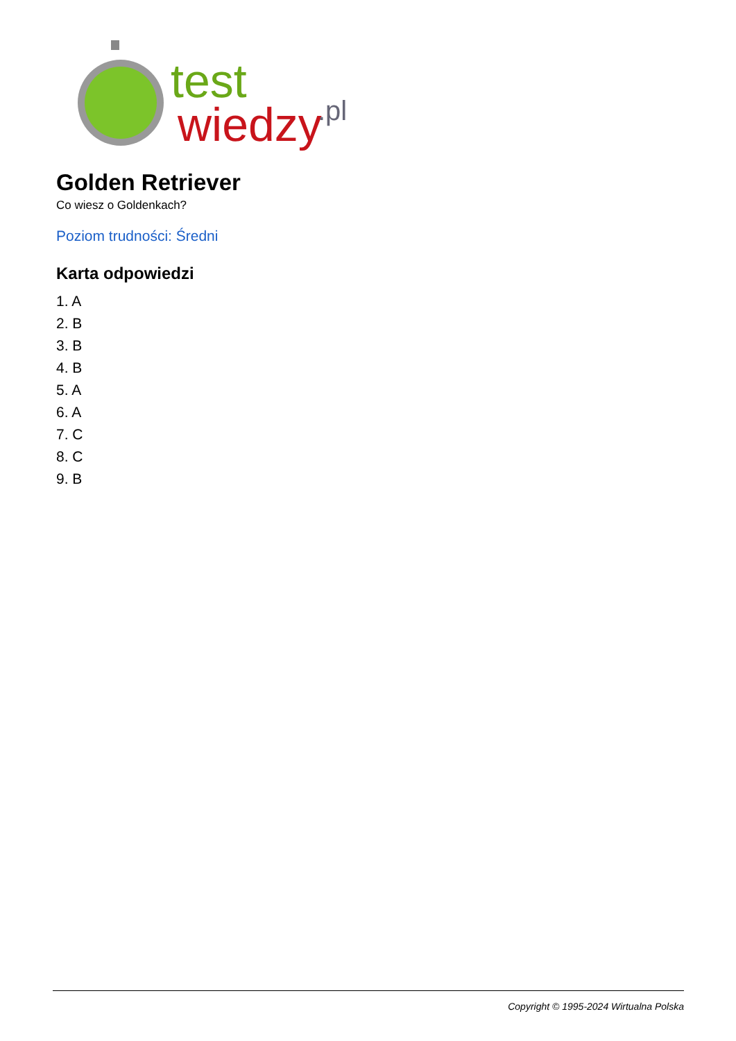test
wiedzy
.pl
Golden Retriever
Co wiesz o Goldenkach?
Poziom trudności: Średni
Karta odpowiedzi
1. A
2. B
3. B
4. B
5. A
6. A
7. C
8. C
9. B
Copyright © 1995-2024 Wirtualna Polska